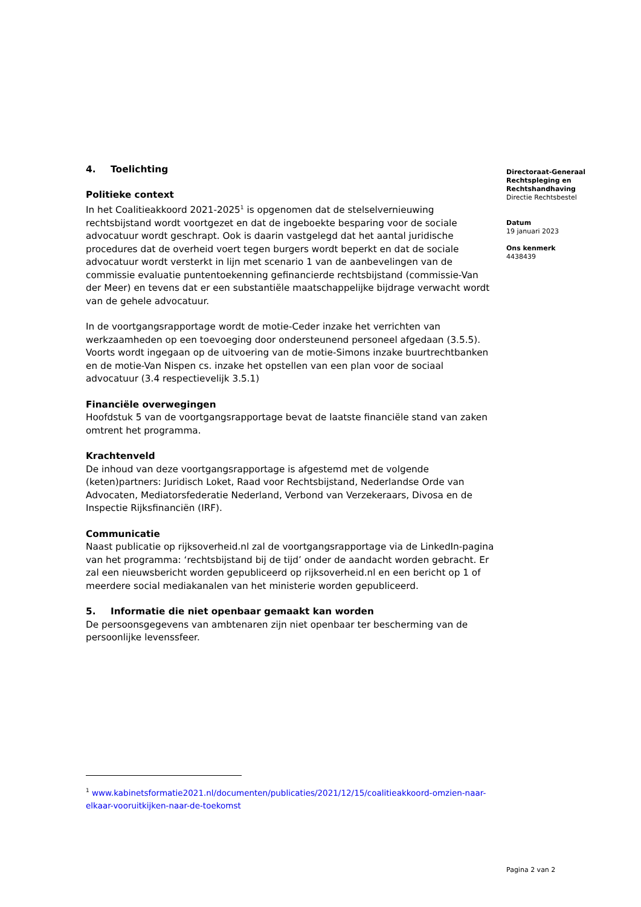4. Toelichting
Politieke context
In het Coalitieakkoord 2021-2025<sup>1</sup> is opgenomen dat de stelselvernieuwing rechtsbijstand wordt voortgezet en dat de ingeboekte besparing voor de sociale advocatuur wordt geschrapt. Ook is daarin vastgelegd dat het aantal juridische procedures dat de overheid voert tegen burgers wordt beperkt en dat de sociale advocatuur wordt versterkt in lijn met scenario 1 van de aanbevelingen van de commissie evaluatie puntentoekenning gefinancierde rechtsbijstand (commissie-Van der Meer) en tevens dat er een substantiële maatschappelijke bijdrage verwacht wordt van de gehele advocatuur.
In de voortgangsrapportage wordt de motie-Ceder inzake het verrichten van werkzaamheden op een toevoeging door ondersteunend personeel afgedaan (3.5.5). Voorts wordt ingegaan op de uitvoering van de motie-Simons inzake buurtrechtbanken en de motie-Van Nispen cs. inzake het opstellen van een plan voor de sociaal advocatuur (3.4 respectievelijk 3.5.1)
Financiële overwegingen
Hoofdstuk 5 van de voortgangsrapportage bevat de laatste financiële stand van zaken omtrent het programma.
Krachtenveld
De inhoud van deze voortgangsrapportage is afgestemd met de volgende (keten)partners: Juridisch Loket, Raad voor Rechtsbijstand, Nederlandse Orde van Advocaten, Mediatorsfederatie Nederland, Verbond van Verzekeraars, Divosa en de Inspectie Rijksfinanciën (IRF).
Communicatie
Naast publicatie op rijksoverheid.nl zal de voortgangsrapportage via de LinkedIn-pagina van het programma: ‘rechtsbijstand bij de tijd’ onder de aandacht worden gebracht. Er zal een nieuwsbericht worden gepubliceerd op rijksoverheid.nl en een bericht op 1 of meerdere social mediakanalen van het ministerie worden gepubliceerd.
5. Informatie die niet openbaar gemaakt kan worden
De persoonsgegevens van ambtenaren zijn niet openbaar ter bescherming van de persoonlijke levenssfeer.
Directoraat-Generaal
Rechtspleging en
Rechtshandhaving
Directie Rechtsbestel
Datum
19 januari 2023
Ons kenmerk
4438439
<sup>1</sup> www.kabinetsformatie2021.nl/documenten/publicaties/2021/12/15/coalitieakkoord-omzien-naar-elkaar-vooruitkijken-naar-de-toekomst
Pagina 2 van 2